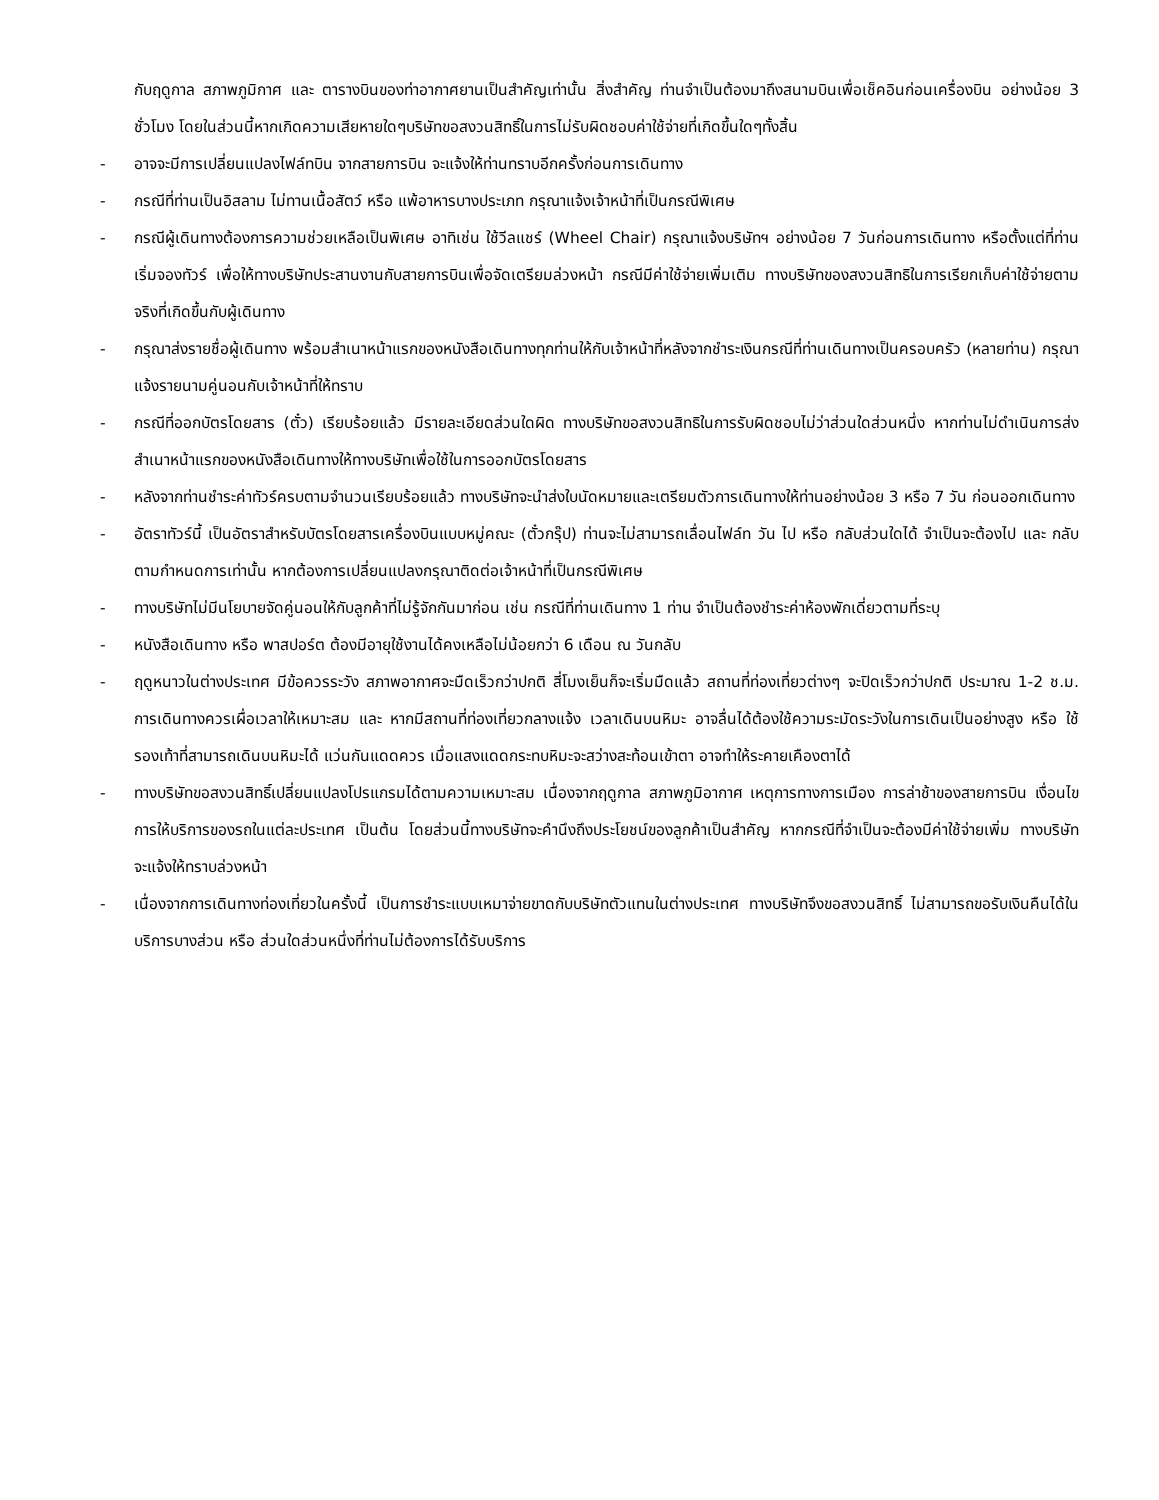กับฤดูกาล สภาพภูมิกาศ และ ตารางบินของท่าอากาศยานเป็นสำคัญเท่านั้น สิ่งสำคัญ ท่านจำเป็นต้องมาถึงสนามบินเพื่อเช็คอินก่อนเครื่องบิน อย่างน้อย 3 ชั่วโมง โดยในส่วนนี้หากเกิดความเสียหายใดๆบริษัทขอสงวนสิทธิ์ในการไม่รับผิดชอบค่าใช้จ่ายที่เกิดขึ้นใดๆทั้งสิ้น
- อาจจะมีการเปลี่ยนแปลงไฟล์ทบิน จากสายการบิน จะแจ้งให้ท่านทราบอีกครั้งก่อนการเดินทาง
- กรณีที่ท่านเป็นอิสลาม ไม่ทานเนื้อสัตว์ หรือ แพ้อาหารบางประเภท กรุณาแจ้งเจ้าหน้าที่เป็นกรณีพิเศษ
- กรณีผู้เดินทางต้องการความช่วยเหลือเป็นพิเศษ อาทิเช่น ใช้วีลแชร์ (Wheel Chair) กรุณาแจ้งบริษัทฯ อย่างน้อย 7 วันก่อนการเดินทาง หรือตั้งแต่ที่ท่านเริ่มจองทัวร์ เพื่อให้ทางบริษัทประสานงานกับสายการบินเพื่อจัดเตรียมล่วงหน้า กรณีมีค่าใช้จ่ายเพิ่มเติม ทางบริษัทของสงวนสิทธิในการเรียกเก็บค่าใช้จ่ายตามจริงที่เกิดขึ้นกับผู้เดินทาง
- กรุณาส่งรายชื่อผู้เดินทาง พร้อมสำเนาหน้าแรกของหนังสือเดินทางทุกท่านให้กับเจ้าหน้าที่หลังจากชำระเงินกรณีที่ท่านเดินทางเป็นครอบครัว (หลายท่าน) กรุณาแจ้งรายนามคู่นอนกับเจ้าหน้าที่ให้ทราบ
- กรณีที่ออกบัตรโดยสาร (ตั๋ว) เรียบร้อยแล้ว มีรายละเอียดส่วนใดผิด ทางบริษัทขอสงวนสิทธิในการรับผิดชอบไม่ว่าส่วนใดส่วนหนึ่ง หากท่านไม่ดำเนินการส่งสำเนาหน้าแรกของหนังสือเดินทางให้ทางบริษัทเพื่อใช้ในการออกบัตรโดยสาร
- หลังจากท่านชำระค่าทัวร์ครบตามจำนวนเรียบร้อยแล้ว ทางบริษัทจะนำส่งใบนัดหมายและเตรียมตัวการเดินทางให้ท่านอย่างน้อย 3 หรือ 7 วัน ก่อนออกเดินทาง
- อัตราทัวร์นี้ เป็นอัตราสำหรับบัตรโดยสารเครื่องบินแบบหมู่คณะ (ตั๋วกรุ๊ป) ท่านจะไม่สามารถเลื่อนไฟล์ท วัน ไป หรือ กลับส่วนใดได้ จำเป็นจะต้องไป และ กลับ ตามกำหนดการเท่านั้น หากต้องการเปลี่ยนแปลงกรุณาติดต่อเจ้าหน้าที่เป็นกรณีพิเศษ
- ทางบริษัทไม่มีนโยบายจัดคู่นอนให้กับลูกค้าที่ไม่รู้จักกันมาก่อน เช่น กรณีที่ท่านเดินทาง 1 ท่าน จำเป็นต้องชำระค่าห้องพักเดี่ยวตามที่ระบุ
- หนังสือเดินทาง หรือ พาสปอร์ต ต้องมีอายุใช้งานได้คงเหลือไม่น้อยกว่า 6 เดือน ณ วันกลับ
- ฤดูหนาวในต่างประเทศ มีข้อควรระวัง สภาพอากาศจะมืดเร็วกว่าปกติ สี่โมงเย็นก็จะเริ่มมืดแล้ว สถานที่ท่องเที่ยวต่างๆ จะปิดเร็วกว่าปกติ ประมาณ 1-2 ช.ม. การเดินทางควรเผื่อเวลาให้เหมาะสม และ หากมีสถานที่ท่องเที่ยวกลางแจ้ง เวลาเดินบนหิมะ อาจลื่นได้ต้องใช้ความระมัดระวังในการเดินเป็นอย่างสูง หรือ ใช้รองเท้าที่สามารถเดินบนหิมะได้ แว่นกันแดดควร เมื่อแสงแดดกระทบหิมะจะสว่างสะท้อนเข้าตา อาจทำให้ระคายเคืองตาได้
- ทางบริษัทขอสงวนสิทธิ์เปลี่ยนแปลงโปรแกรมได้ตามความเหมาะสม เนื่องจากฤดูกาล สภาพภูมิอากาศ เหตุการทางการเมือง การล่าช้าของสายการบิน เงื่อนไขการให้บริการของรถในแต่ละประเทศ เป็นต้น โดยส่วนนี้ทางบริษัทจะคำนึงถึงประโยชน์ของลูกค้าเป็นสำคัญ หากกรณีที่จำเป็นจะต้องมีค่าใช้จ่ายเพิ่ม ทางบริษัทจะแจ้งให้ทราบล่วงหน้า
- เนื่องจากการเดินทางท่องเที่ยวในครั้งนี้ เป็นการชำระแบบเหมาจ่ายขาดกับบริษัทตัวแทนในต่างประเทศ ทางบริษัทจึงขอสงวนสิทธิ์ ไม่สามารถขอรับเงินคืนได้ในบริการบางส่วน หรือ ส่วนใดส่วนหนึ่งที่ท่านไม่ต้องการได้รับบริการ